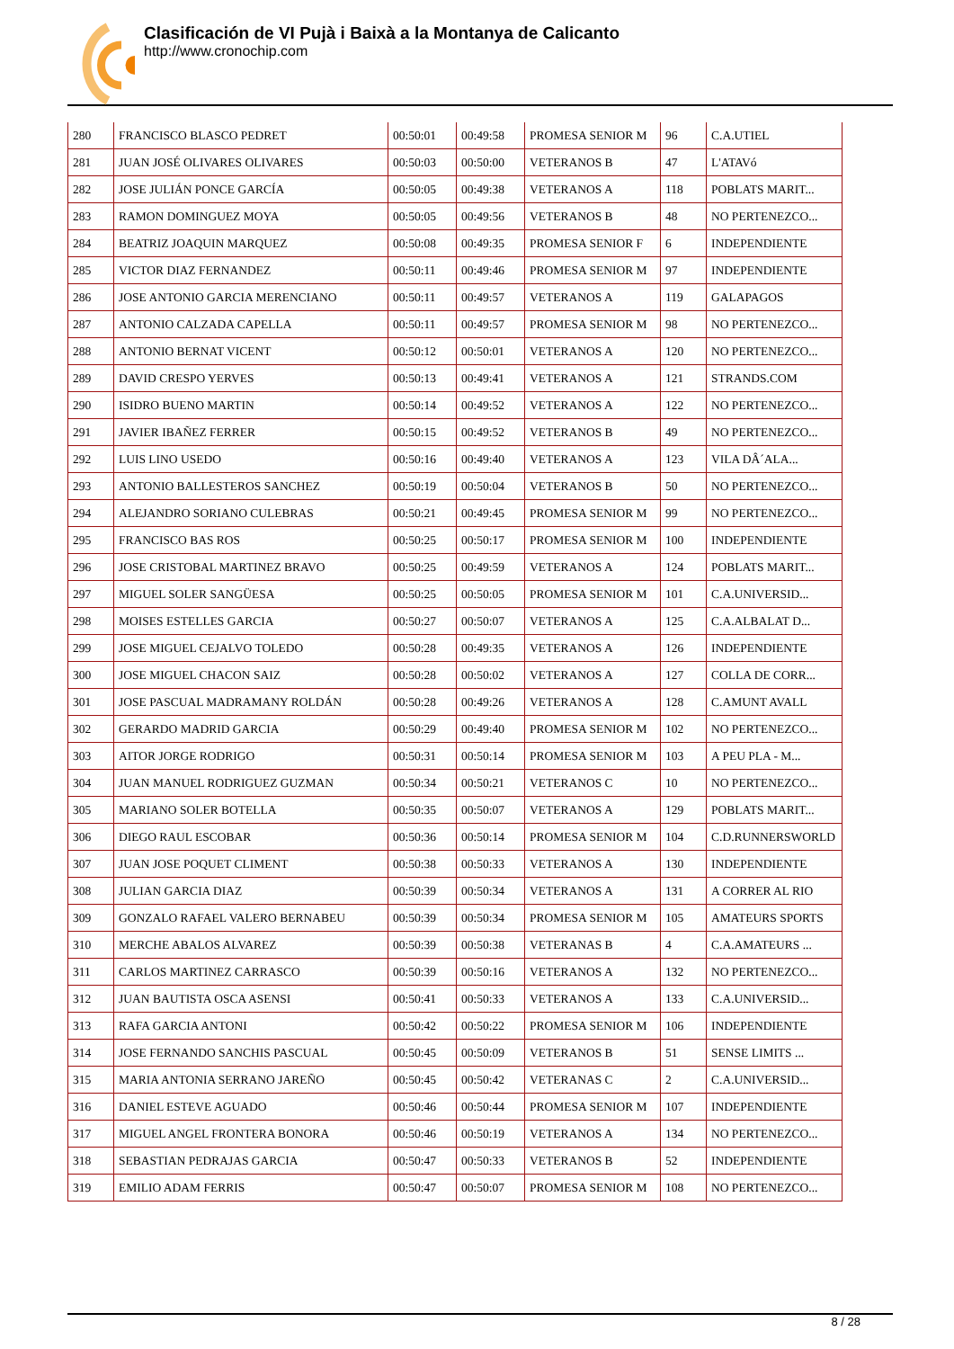Clasificación de VI Pujà i Baixà a la Montanya de Calicanto
http://www.cronochip.com
| 280 | FRANCISCO BLASCO PEDRET | 00:50:01 | 00:49:58 | PROMESA SENIOR M | 96 | C.A.UTIEL |
| 281 | JUAN JOSÉ OLIVARES OLIVARES | 00:50:03 | 00:50:00 | VETERANOS B | 47 | L'ATAVó |
| 282 | JOSE JULIÁN PONCE GARCÍA | 00:50:05 | 00:49:38 | VETERANOS A | 118 | POBLATS MARIT... |
| 283 | RAMON DOMINGUEZ MOYA | 00:50:05 | 00:49:56 | VETERANOS B | 48 | NO PERTENEZCO... |
| 284 | BEATRIZ JOAQUIN MARQUEZ | 00:50:08 | 00:49:35 | PROMESA SENIOR F | 6 | INDEPENDIENTE |
| 285 | VICTOR DIAZ FERNANDEZ | 00:50:11 | 00:49:46 | PROMESA SENIOR M | 97 | INDEPENDIENTE |
| 286 | JOSE ANTONIO GARCIA MERENCIANO | 00:50:11 | 00:49:57 | VETERANOS A | 119 | GALAPAGOS |
| 287 | ANTONIO CALZADA CAPELLA | 00:50:11 | 00:49:57 | PROMESA SENIOR M | 98 | NO PERTENEZCO... |
| 288 | ANTONIO BERNAT VICENT | 00:50:12 | 00:50:01 | VETERANOS A | 120 | NO PERTENEZCO... |
| 289 | DAVID CRESPO YERVES | 00:50:13 | 00:49:41 | VETERANOS A | 121 | STRANDS.COM |
| 290 | ISIDRO BUENO MARTIN | 00:50:14 | 00:49:52 | VETERANOS A | 122 | NO PERTENEZCO... |
| 291 | JAVIER IBAÑEZ FERRER | 00:50:15 | 00:49:52 | VETERANOS B | 49 | NO PERTENEZCO... |
| 292 | LUIS LINO USEDO | 00:50:16 | 00:49:40 | VETERANOS A | 123 | VILA DÂ´ALA... |
| 293 | ANTONIO BALLESTEROS SANCHEZ | 00:50:19 | 00:50:04 | VETERANOS B | 50 | NO PERTENEZCO... |
| 294 | ALEJANDRO SORIANO CULEBRAS | 00:50:21 | 00:49:45 | PROMESA SENIOR M | 99 | NO PERTENEZCO... |
| 295 | FRANCISCO BAS ROS | 00:50:25 | 00:50:17 | PROMESA SENIOR M | 100 | INDEPENDIENTE |
| 296 | JOSE CRISTOBAL MARTINEZ BRAVO | 00:50:25 | 00:49:59 | VETERANOS A | 124 | POBLATS MARIT... |
| 297 | MIGUEL SOLER SANGÜESA | 00:50:25 | 00:50:05 | PROMESA SENIOR M | 101 | C.A.UNIVERSID... |
| 298 | MOISES ESTELLES GARCIA | 00:50:27 | 00:50:07 | VETERANOS A | 125 | C.A.ALBALAT D... |
| 299 | JOSE MIGUEL CEJALVO TOLEDO | 00:50:28 | 00:49:35 | VETERANOS A | 126 | INDEPENDIENTE |
| 300 | JOSE MIGUEL CHACON SAIZ | 00:50:28 | 00:50:02 | VETERANOS A | 127 | COLLA DE CORR... |
| 301 | JOSE PASCUAL MADRAMANY ROLDÁN | 00:50:28 | 00:49:26 | VETERANOS A | 128 | C.AMUNT AVALL |
| 302 | GERARDO MADRID GARCIA | 00:50:29 | 00:49:40 | PROMESA SENIOR M | 102 | NO PERTENEZCO... |
| 303 | AITOR JORGE RODRIGO | 00:50:31 | 00:50:14 | PROMESA SENIOR M | 103 | A PEU PLA - M... |
| 304 | JUAN MANUEL RODRIGUEZ GUZMAN | 00:50:34 | 00:50:21 | VETERANOS C | 10 | NO PERTENEZCO... |
| 305 | MARIANO SOLER BOTELLA | 00:50:35 | 00:50:07 | VETERANOS A | 129 | POBLATS MARIT... |
| 306 | DIEGO RAUL ESCOBAR | 00:50:36 | 00:50:14 | PROMESA SENIOR M | 104 | C.D.RUNNERSWORLD |
| 307 | JUAN JOSE POQUET CLIMENT | 00:50:38 | 00:50:33 | VETERANOS A | 130 | INDEPENDIENTE |
| 308 | JULIAN GARCIA DIAZ | 00:50:39 | 00:50:34 | VETERANOS A | 131 | A CORRER AL RIO |
| 309 | GONZALO RAFAEL VALERO BERNABEU | 00:50:39 | 00:50:34 | PROMESA SENIOR M | 105 | AMATEURS SPORTS |
| 310 | MERCHE ABALOS ALVAREZ | 00:50:39 | 00:50:38 | VETERANAS B | 4 | C.A.AMATEURS ... |
| 311 | CARLOS MARTINEZ CARRASCO | 00:50:39 | 00:50:16 | VETERANOS A | 132 | NO PERTENEZCO... |
| 312 | JUAN BAUTISTA OSCA ASENSI | 00:50:41 | 00:50:33 | VETERANOS A | 133 | C.A.UNIVERSID... |
| 313 | RAFA GARCIA ANTONI | 00:50:42 | 00:50:22 | PROMESA SENIOR M | 106 | INDEPENDIENTE |
| 314 | JOSE FERNANDO SANCHIS PASCUAL | 00:50:45 | 00:50:09 | VETERANOS B | 51 | SENSE LIMITS ... |
| 315 | MARIA ANTONIA SERRANO JAREÑO | 00:50:45 | 00:50:42 | VETERANAS C | 2 | C.A.UNIVERSID... |
| 316 | DANIEL ESTEVE AGUADO | 00:50:46 | 00:50:44 | PROMESA SENIOR M | 107 | INDEPENDIENTE |
| 317 | MIGUEL ANGEL FRONTERA BONORA | 00:50:46 | 00:50:19 | VETERANOS A | 134 | NO PERTENEZCO... |
| 318 | SEBASTIAN PEDRAJAS GARCIA | 00:50:47 | 00:50:33 | VETERANOS B | 52 | INDEPENDIENTE |
| 319 | EMILIO ADAM FERRIS | 00:50:47 | 00:50:07 | PROMESA SENIOR M | 108 | NO PERTENEZCO... |
8 / 28